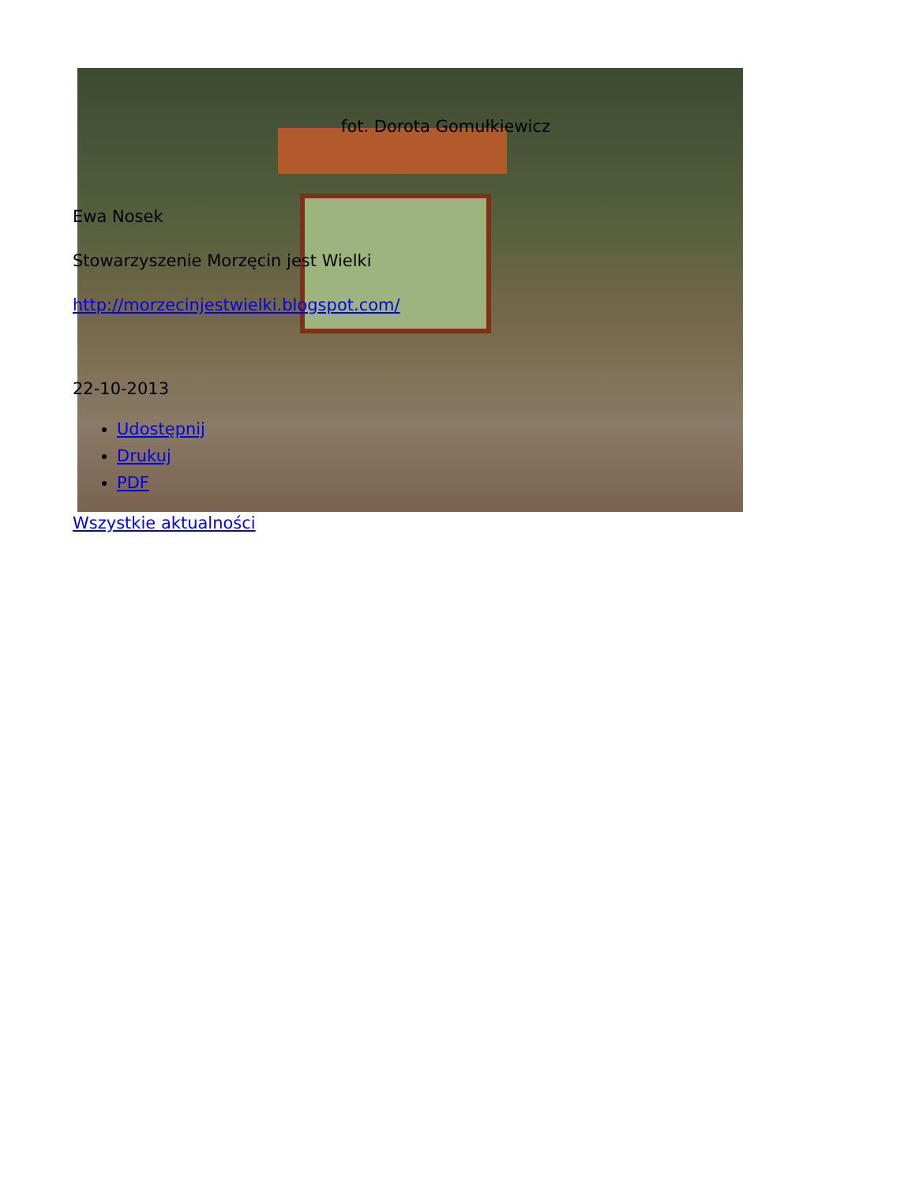fot. Dorota Gomułkiewicz
Ewa Nosek
Stowarzyszenie Morzęcin jest Wielki
http://morzecinjestwielki.blogspot.com/
22-10-2013
Udostępnij
Drukuj
PDF
Wszystkie aktualności